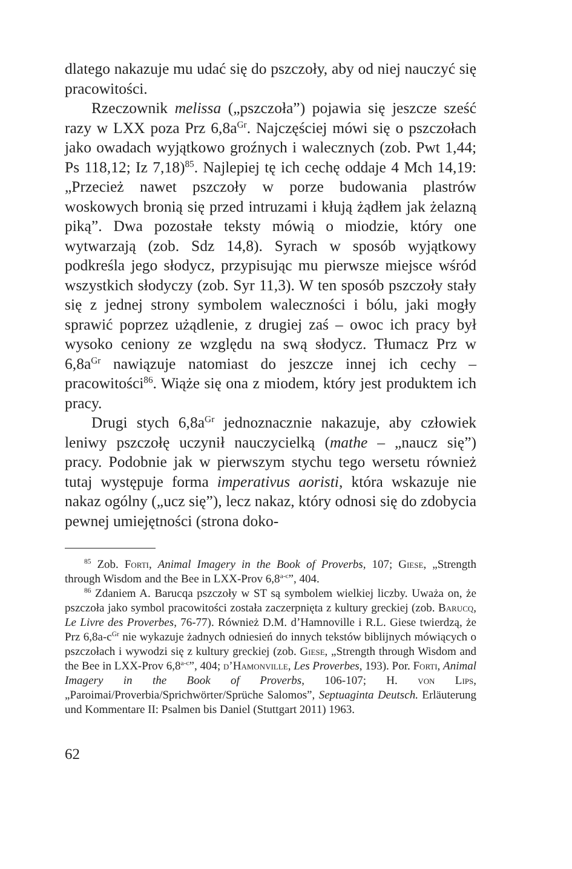dlatego nakazuje mu udać się do pszczoły, aby od niej nauczyć się pracowitości.
Rzeczownik melissa („pszczoła”) pojawia się jeszcze sześć razy w LXX poza Prz 6,8a<sup>Gr</sup>. Najczęściej mówi się o pszczołach jako owadach wyjątkowo groźnych i walecznych (zob. Pwt 1,44; Ps 118,12; Iz 7,18)<sup>85</sup>. Najlepiej tę ich cechę oddaje 4 Mch 14,19: „Przecież nawet pszczoły w porze budowania plastrów woskowych bronią się przed intruzami i kłują żądłem jak żelazną piką”. Dwa pozostałe teksty mówią o miodzie, który one wytwarzają (zob. Sdz 14,8). Syrach w sposób wyjątkowy podkreśla jego słodycz, przypisując mu pierwsze miejsce wśród wszystkich słodyczy (zob. Syr 11,3). W ten sposób pszczoły stały się z jednej strony symbolem waleczności i bólu, jaki mogły sprawić poprzez użądlenie, z drugiej zaś – owoc ich pracy był wysoko ceniony ze względu na swą słodycz. Tłumacz Prz w 6,8a<sup>Gr</sup> nawiązuje natomiast do jeszcze innej ich cechy – pracowitości<sup>86</sup>. Wiąże się ona z miodem, który jest produktem ich pracy.
Drugi stych 6,8a<sup>Gr</sup> jednoznacznie nakazuje, aby człowiek leniwy pszczołę uczynił nauczycielką (mathe – „naucz się”) pracy. Podobnie jak w pierwszym stychu tego wersetu również tutaj występuje forma imperativus aoristi, która wskazuje nie nakaz ogólny („ucz się”), lecz nakaz, który odnosi się do zdobycia pewnej umiejętności (strona doko-
<sup>85</sup> Zob. Forti, Animal Imagery in the Book of Proverbs, 107; Giese, „Strength through Wisdom and the Bee in LXX-Prov 6,8<sup>a-c</sup>”, 404.
<sup>86</sup> Zdaniem A. Barucqa pszczoły w ST są symbolem wielkiej liczby. Uważa on, że pszczoła jako symbol pracowitości została zaczerpnięta z kultury greckiej (zob. Barucq, Le Livre des Proverbes, 76-77). Również D.M. d’Hamnoville i R.L. Giese twierdzą, że Prz 6,8a-c<sup>Gr</sup> nie wykazuje żadnych odniesień do innych tekstów biblijnych mówiących o pszczołach i wywodzi się z kultury greckiej (zob. Giese, „Strength through Wisdom and the Bee in LXX-Prov 6,8<sup>a-c</sup>”, 404; d’Hamonville, Les Proverbes, 193). Por. Forti, Animal Imagery in the Book of Proverbs, 106-107; H. von Lips, „Paroimai/Proverbia/Sprichwörter/Sprüche Salomos”, Septuaginta Deutsch. Erläuterung und Kommentare II: Psalmen bis Daniel (Stuttgart 2011) 1963.
62